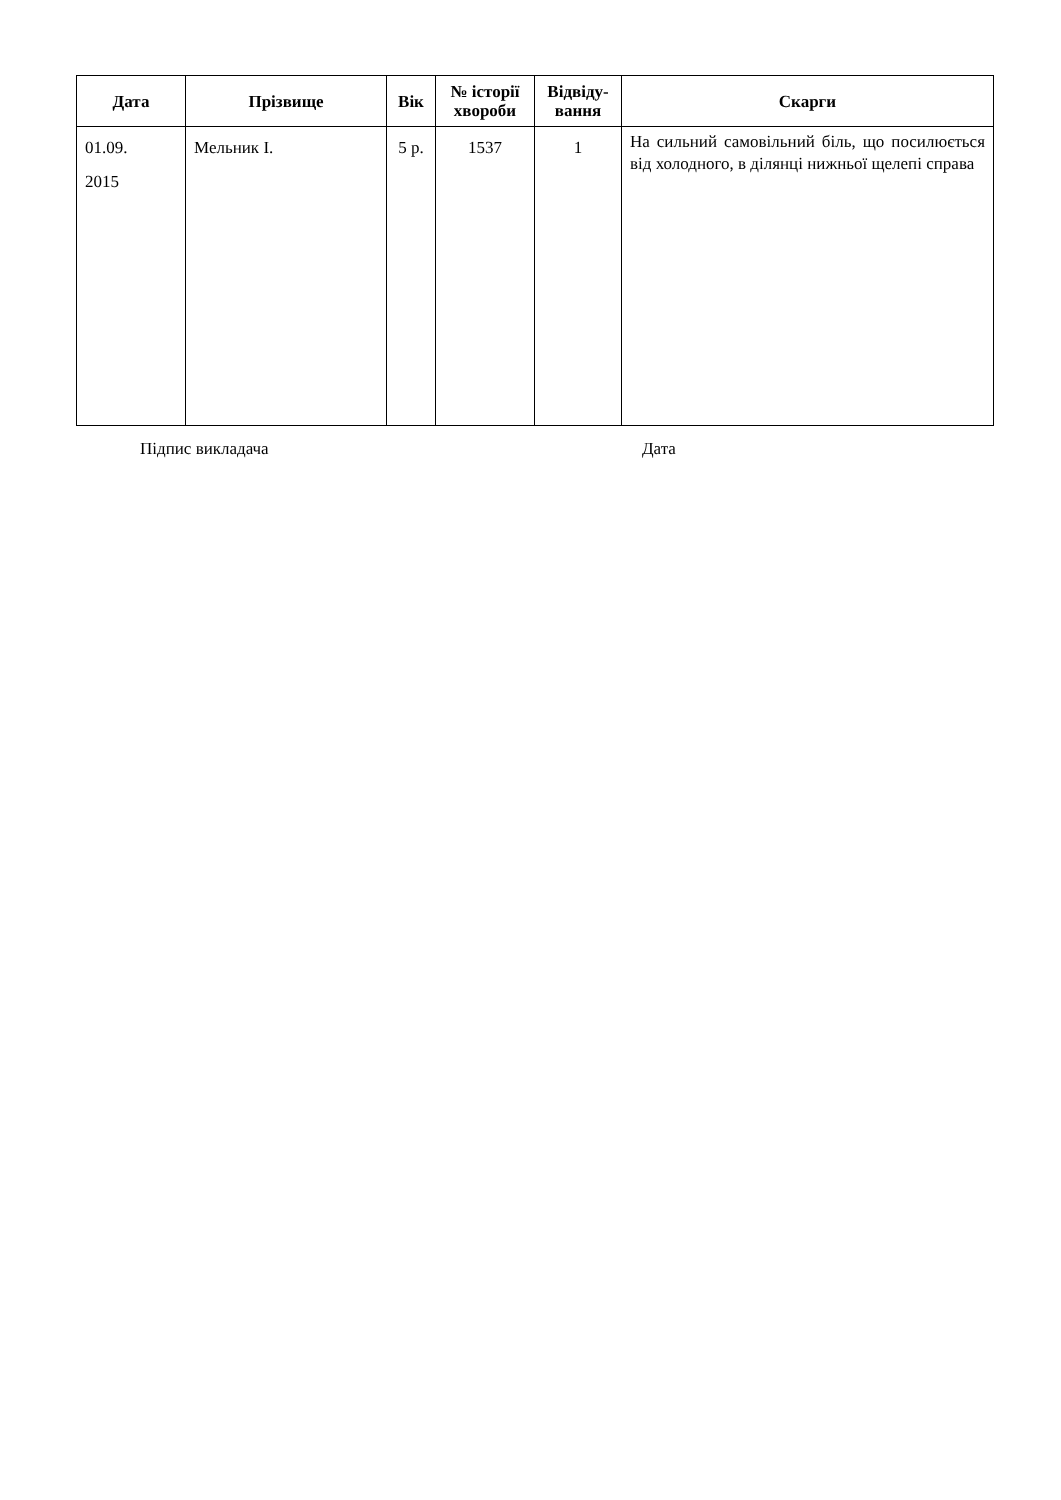| Дата | Прізвище | Вік | № історії хвороби | Відвіду-вання | Скарги |
| --- | --- | --- | --- | --- | --- |
| 01.09. 2015 | Мельник І. | 5 р. | 1537 | 1 | На сильний самовільний біль, що посилюється від холодного, в ділянці нижньої щелепі справа |
Підпис викладача Дата